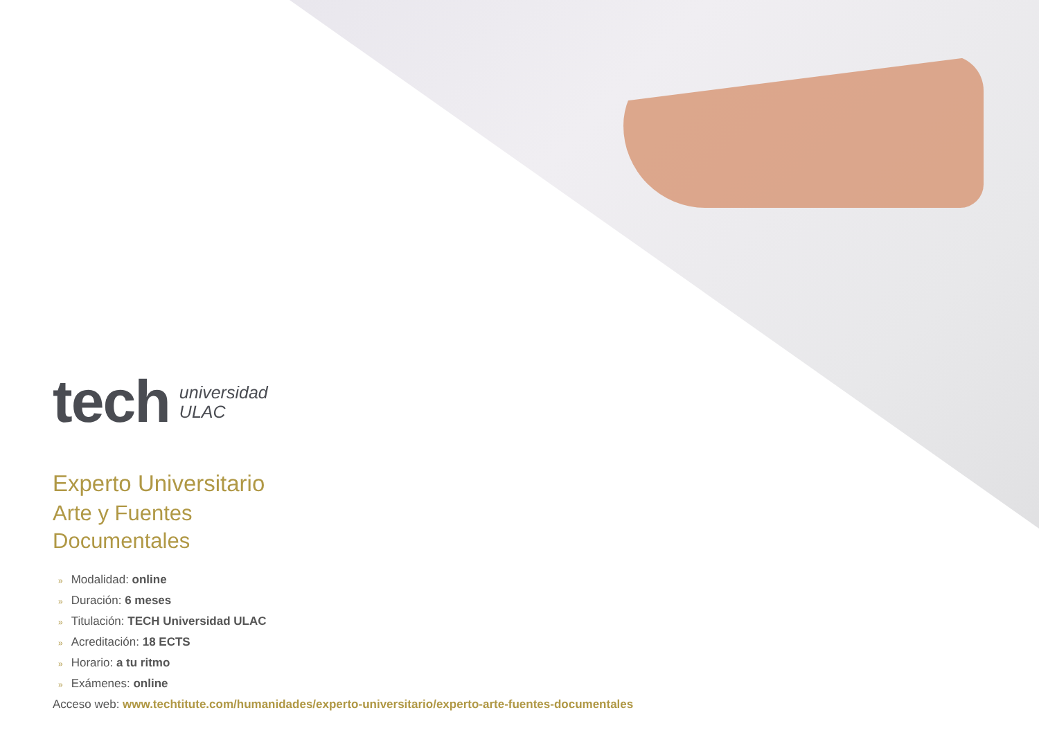tech
universidad
ULAC
Experto Universitario
Arte y Fuentes
Documentales
» Modalidad: online
» Duración: 6 meses
» Titulación: TECH Universidad ULAC
» Acreditación: 18 ECTS
» Horario: a tu ritmo
» Exámenes: online
Acceso web: www.techtitute.com/humanidades/experto-universitario/experto-arte-fuentes-documentales